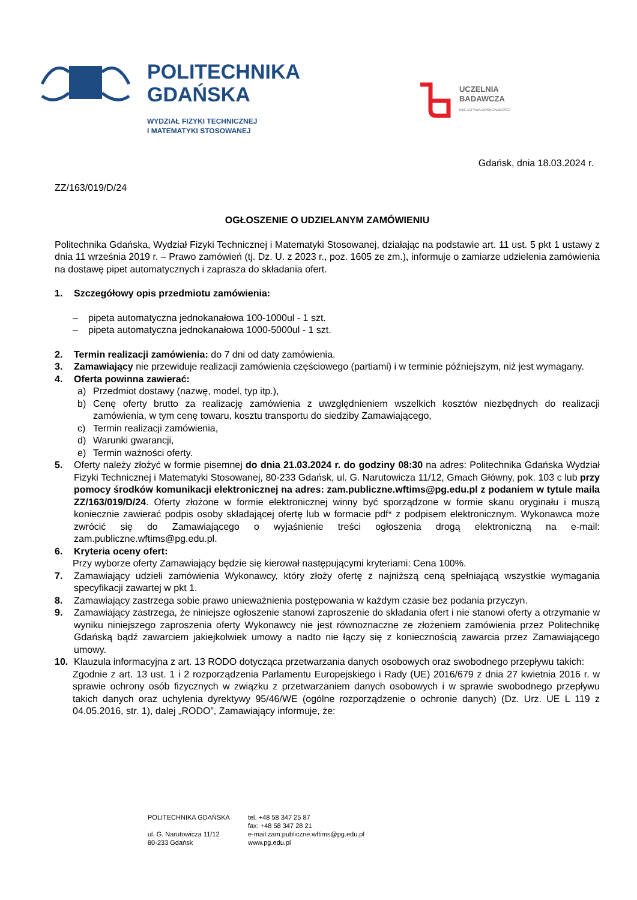POLITECHNIKA
GDAŃSKA
WYDZIAŁ FIZYKI TECHNICZNEJ
I MATEMATYKI STOSOWANEJ
UCZELNIA
BADAWCZA
INICJATYWA DOSKONAŁOŚCI
Gdańsk, dnia 18.03.2024 r.
ZZ/163/019/D/24
OGŁOSZENIE O UDZIELANYM ZAMÓWIENIU
Politechnika Gdańska, Wydział Fizyki Technicznej i Matematyki Stosowanej, działając na podstawie art. 11 ust. 5 pkt 1 ustawy z dnia 11 września 2019 r. – Prawo zamówień (tj. Dz. U. z 2023 r., poz. 1605 ze zm.), informuje o zamiarze udzielenia zamówienia na dostawę pipet automatycznych i zaprasza do składania ofert.
1. Szczegółowy opis przedmiotu zamówienia:
– pipeta automatyczna jednokanałowa 100-1000ul - 1 szt.
– pipeta automatyczna jednokanałowa 1000-5000ul - 1 szt.
2. Termin realizacji zamówienia: do 7 dni od daty zamówienia.
3. Zamawiający nie przewiduje realizacji zamówienia częściowego (partiami) i w terminie późniejszym, niż jest wymagany.
4. Oferta powinna zawierać:
a) Przedmiot dostawy (nazwę, model, typ itp.),
b) Cenę oferty brutto za realizację zamówienia z uwzględnieniem wszelkich kosztów niezbędnych do realizacji zamówienia, w tym cenę towaru, kosztu transportu do siedziby Zamawiającego,
c) Termin realizacji zamówienia,
d) Warunki gwarancji,
e) Termin ważności oferty.
5. Oferty należy złożyć w formie pisemnej do dnia 21.03.2024 r. do godziny 08:30 na adres: Politechnika Gdańska Wydział Fizyki Technicznej i Matematyki Stosowanej, 80-233 Gdańsk, ul. G. Narutowicza 11/12, Gmach Główny, pok. 103 c lub przy pomocy środków komunikacji elektronicznej na adres: zam.publiczne.wftims@pg.edu.pl z podaniem w tytule maila ZZ/163/019/D/24. Oferty złożone w formie elektronicznej winny być sporządzone w formie skanu oryginału i muszą koniecznie zawierać podpis osoby składającej ofertę lub w formacie pdf* z podpisem elektronicznym. Wykonawca może zwrócić się do Zamawiającego o wyjaśnienie treści ogłoszenia drogą elektroniczną na e-mail: zam.publiczne.wftims@pg.edu.pl.
6. Kryteria oceny ofert:
Przy wyborze oferty Zamawiający będzie się kierował następującymi kryteriami: Cena 100%.
7. Zamawiający udzieli zamówienia Wykonawcy, który złoży ofertę z najniższą ceną spełniającą wszystkie wymagania specyfikacji zawartej w pkt 1.
8. Zamawiający zastrzega sobie prawo unieważnienia postępowania w każdym czasie bez podania przyczyn.
9. Zamawiający zastrzega, że niniejsze ogłoszenie stanowi zaproszenie do składania ofert i nie stanowi oferty a otrzymanie w wyniku niniejszego zaproszenia oferty Wykonawcy nie jest równoznaczne ze złożeniem zamówienia przez Politechnikę Gdańską bądź zawarciem jakiejkolwiek umowy a nadto nie łączy się z koniecznością zawarcia przez Zamawiającego umowy.
10. Klauzula informacyjna z art. 13 RODO dotycząca przetwarzania danych osobowych oraz swobodnego przepływu takich:
Zgodnie z art. 13 ust. 1 i 2 rozporządzenia Parlamentu Europejskiego i Rady (UE) 2016/679 z dnia 27 kwietnia 2016 r. w sprawie ochrony osób fizycznych w związku z przetwarzaniem danych osobowych i w sprawie swobodnego przepływu takich danych oraz uchylenia dyrektywy 95/46/WE (ogólne rozporządzenie o ochronie danych) (Dz. Urz. UE L 119 z 04.05.2016, str. 1), dalej „RODO”, Zamawiający informuje, że:
POLITECHNIKA GDAŃSKA
ul. G. Narutowicza 11/12
80-233 Gdańsk
tel. +48 58 347 25 87
fax: +48 58 347 28 21
e-mail:zam.publiczne.wftims@pg.edu.pl
www.pg.edu.pl